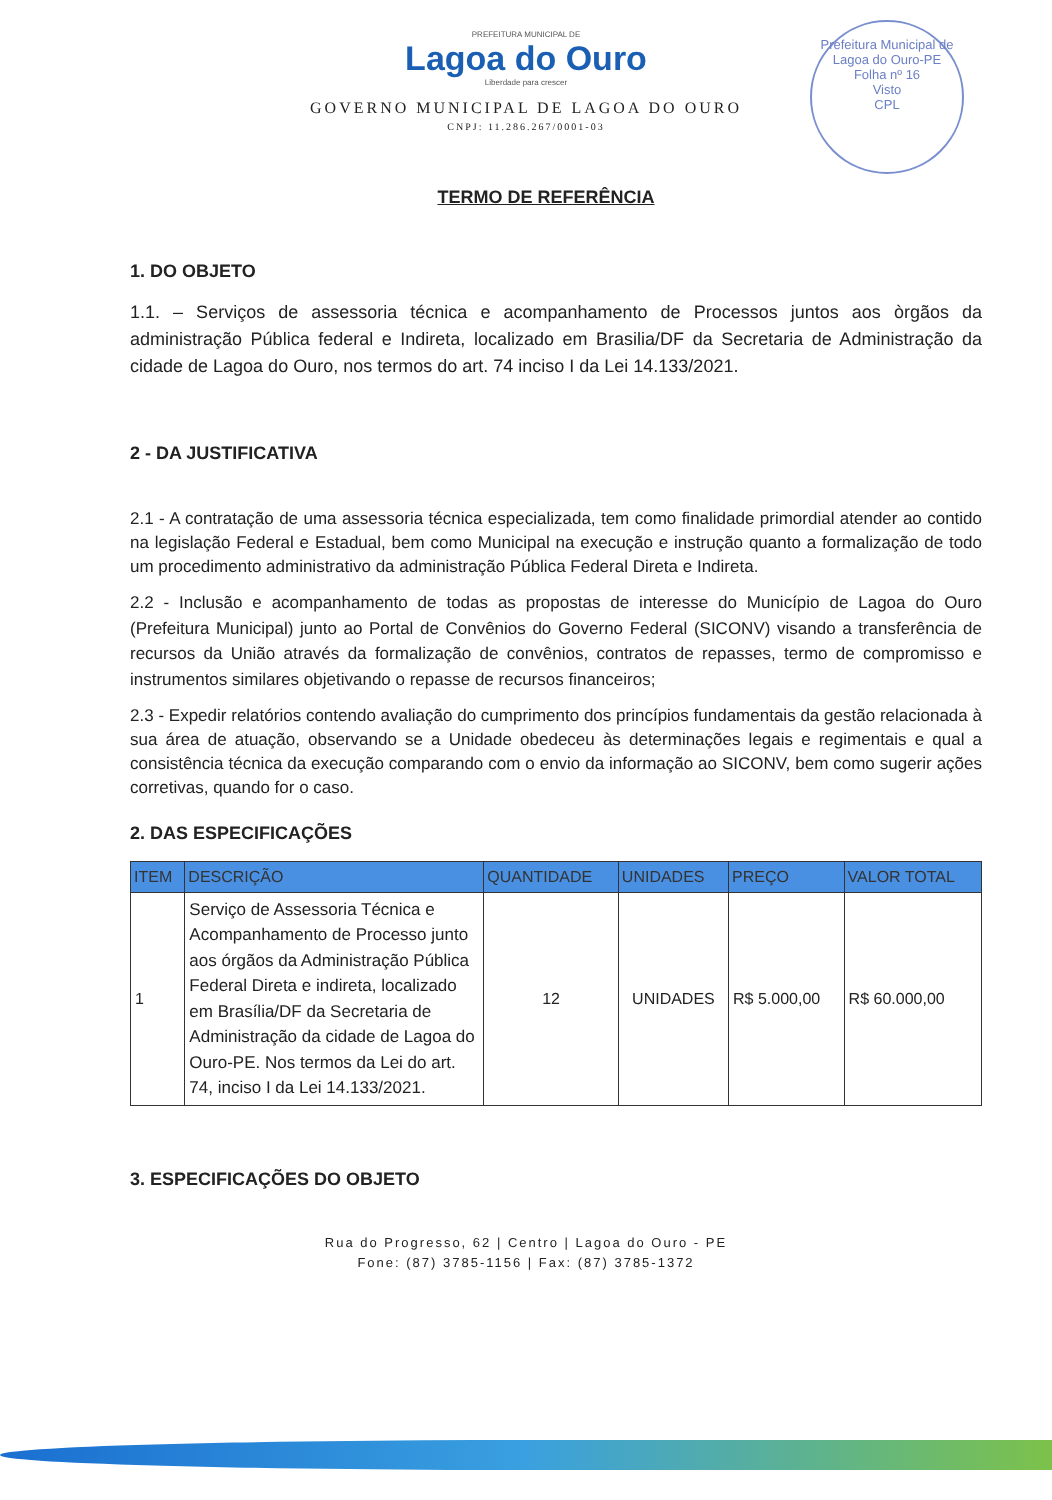Prefeitura Municipal de Lagoa do Ouro-PE
Folha nº 16
Visto
CPL
PREFEITURA MUNICIPAL DE
Lagoa do Ouro
Liberdade para crescer
GOVERNO MUNICIPAL DE LAGOA DO OURO
CNPJ: 11.286.267/0001-03
TERMO DE REFERÊNCIA
1. DO OBJETO
1.1. – Serviços de assessoria técnica e acompanhamento de Processos juntos aos òrgãos da administração Pública federal e Indireta, localizado em Brasilia/DF da Secretaria de Administração da cidade de Lagoa do Ouro, nos termos do art. 74 inciso I da Lei 14.133/2021.
2 - DA JUSTIFICATIVA
2.1 - A contratação de uma assessoria técnica especializada, tem como finalidade primordial atender ao contido na legislação Federal e Estadual, bem como Municipal na execução e instrução quanto a formalização de todo um procedimento administrativo da administração Pública Federal Direta e Indireta.
2.2 - Inclusão e acompanhamento de todas as propostas de interesse do Município de Lagoa do Ouro (Prefeitura Municipal) junto ao Portal de Convênios do Governo Federal (SICONV) visando a transferência de recursos da União através da formalização de convênios, contratos de repasses, termo de compromisso e instrumentos similares objetivando o repasse de recursos financeiros;
2.3 - Expedir relatórios contendo avaliação do cumprimento dos princípios fundamentais da gestão relacionada à sua área de atuação, observando se a Unidade obedeceu às determinações legais e regimentais e qual a consistência técnica da execução comparando com o envio da informação ao SICONV, bem como sugerir ações corretivas, quando for o caso.
2. DAS ESPECIFICAÇÕES
| ITEM | DESCRIÇÃO | QUANTIDADE | UNIDADES | PREÇO | VALOR TOTAL |
| --- | --- | --- | --- | --- | --- |
| 1 | Serviço de Assessoria Técnica e Acompanhamento de Processo junto aos órgãos da Administração Pública Federal Direta e indireta, localizado em Brasília/DF da Secretaria de Administração da cidade de Lagoa do Ouro-PE. Nos termos da Lei do art. 74, inciso I da Lei 14.133/2021. | 12 | UNIDADES | R$ 5.000,00 | R$ 60.000,00 |
3. ESPECIFICAÇÕES DO OBJETO
Rua do Progresso, 62 | Centro | Lagoa do Ouro - PE
Fone: (87) 3785-1156 | Fax: (87) 3785-1372